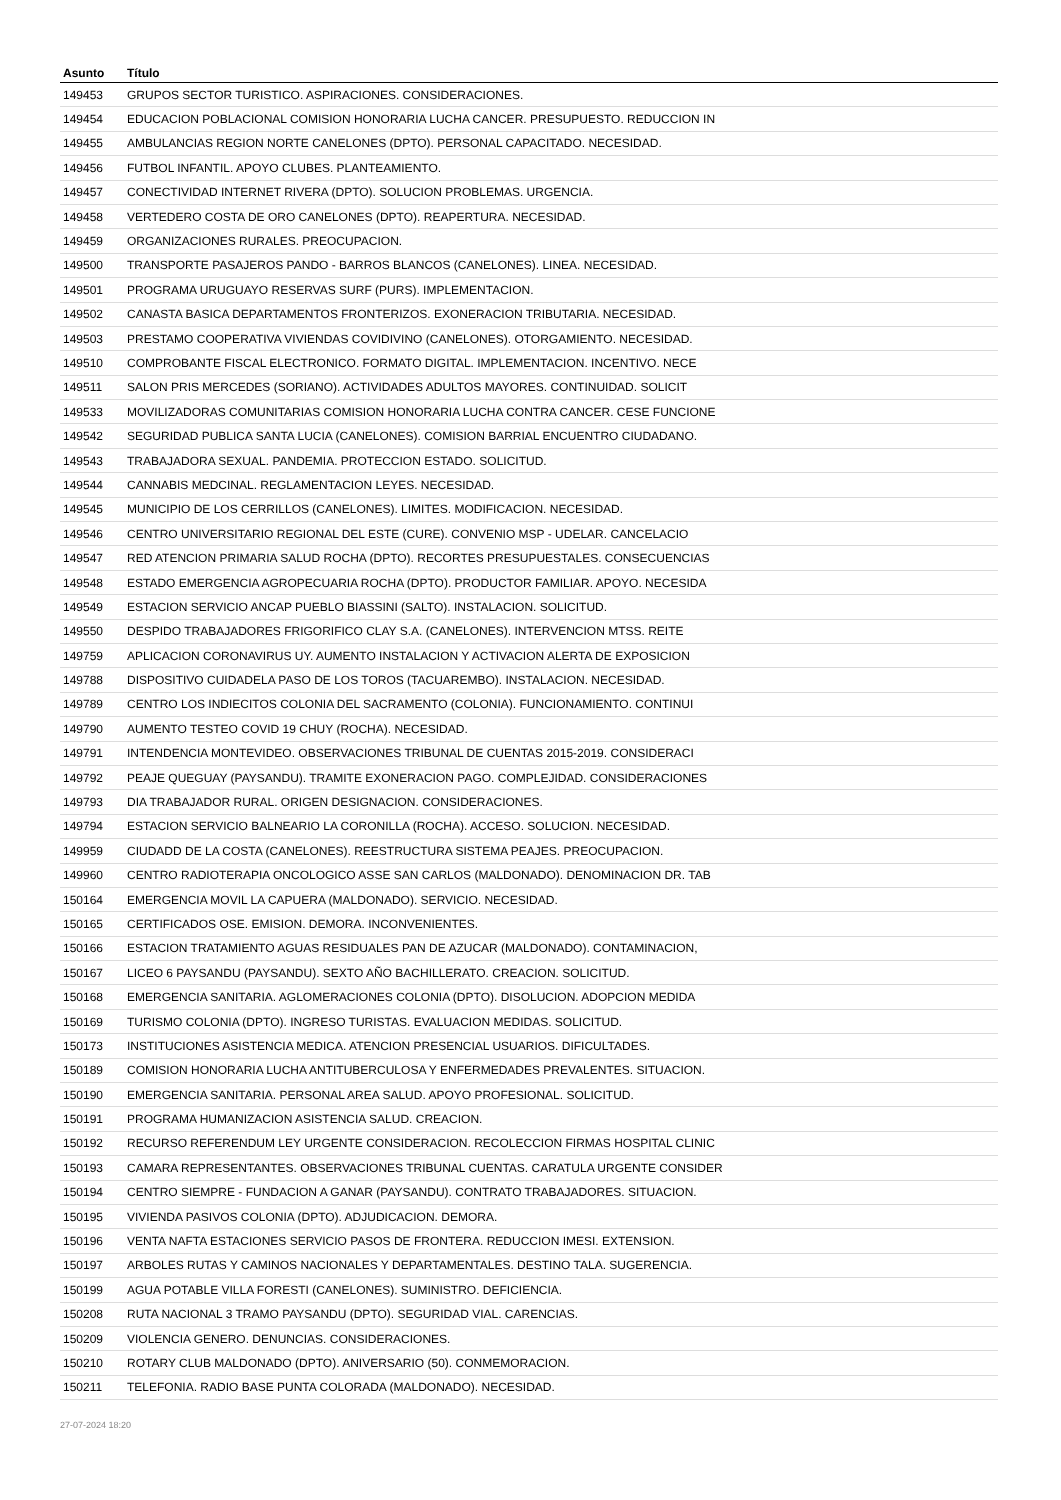| Asunto | Título |
| --- | --- |
| 149453 | GRUPOS SECTOR TURISTICO. ASPIRACIONES. CONSIDERACIONES. |
| 149454 | EDUCACION POBLACIONAL COMISION HONORARIA LUCHA CANCER. PRESUPUESTO. REDUCCION IN |
| 149455 | AMBULANCIAS REGION NORTE CANELONES (DPTO). PERSONAL CAPACITADO. NECESIDAD. |
| 149456 | FUTBOL INFANTIL. APOYO CLUBES. PLANTEAMIENTO. |
| 149457 | CONECTIVIDAD INTERNET RIVERA (DPTO). SOLUCION PROBLEMAS. URGENCIA. |
| 149458 | VERTEDERO COSTA DE ORO CANELONES (DPTO). REAPERTURA. NECESIDAD. |
| 149459 | ORGANIZACIONES RURALES. PREOCUPACION. |
| 149500 | TRANSPORTE PASAJEROS PANDO - BARROS BLANCOS (CANELONES). LINEA. NECESIDAD. |
| 149501 | PROGRAMA URUGUAYO RESERVAS SURF (PURS). IMPLEMENTACION. |
| 149502 | CANASTA BASICA DEPARTAMENTOS FRONTERIZOS. EXONERACION TRIBUTARIA. NECESIDAD. |
| 149503 | PRESTAMO COOPERATIVA VIVIENDAS COVIDIVINO (CANELONES). OTORGAMIENTO. NECESIDAD. |
| 149510 | COMPROBANTE FISCAL ELECTRONICO. FORMATO DIGITAL. IMPLEMENTACION. INCENTIVO. NECE |
| 149511 | SALON PRIS MERCEDES (SORIANO). ACTIVIDADES ADULTOS MAYORES. CONTINUIDAD. SOLICIT |
| 149533 | MOVILIZADORAS COMUNITARIAS COMISION HONORARIA LUCHA CONTRA CANCER. CESE FUNCIONE |
| 149542 | SEGURIDAD PUBLICA SANTA LUCIA (CANELONES). COMISION BARRIAL ENCUENTRO CIUDADANO. |
| 149543 | TRABAJADORA SEXUAL. PANDEMIA. PROTECCION ESTADO. SOLICITUD. |
| 149544 | CANNABIS MEDCINAL. REGLAMENTACION LEYES. NECESIDAD. |
| 149545 | MUNICIPIO DE LOS CERRILLOS (CANELONES). LIMITES. MODIFICACION. NECESIDAD. |
| 149546 | CENTRO UNIVERSITARIO REGIONAL DEL ESTE (CURE). CONVENIO MSP - UDELAR. CANCELACIO |
| 149547 | RED ATENCION PRIMARIA SALUD ROCHA (DPTO). RECORTES PRESUPUESTALES. CONSECUENCIAS |
| 149548 | ESTADO EMERGENCIA AGROPECUARIA ROCHA (DPTO). PRODUCTOR FAMILIAR. APOYO. NECESIDA |
| 149549 | ESTACION SERVICIO ANCAP PUEBLO BIASSINI (SALTO). INSTALACION. SOLICITUD. |
| 149550 | DESPIDO TRABAJADORES FRIGORIFICO CLAY S.A. (CANELONES). INTERVENCION MTSS. REITE |
| 149759 | APLICACION CORONAVIRUS UY. AUMENTO INSTALACION Y ACTIVACION ALERTA DE EXPOSICION |
| 149788 | DISPOSITIVO CUIDADELA PASO DE LOS TOROS (TACUAREMBO). INSTALACION. NECESIDAD. |
| 149789 | CENTRO LOS INDIECITOS COLONIA DEL SACRAMENTO (COLONIA). FUNCIONAMIENTO. CONTINUI |
| 149790 | AUMENTO TESTEO COVID 19 CHUY (ROCHA). NECESIDAD. |
| 149791 | INTENDENCIA MONTEVIDEO. OBSERVACIONES TRIBUNAL DE CUENTAS 2015-2019. CONSIDERACI |
| 149792 | PEAJE QUEGUAY (PAYSANDU). TRAMITE EXONERACION PAGO. COMPLEJIDAD. CONSIDERACIONES |
| 149793 | DIA TRABAJADOR RURAL. ORIGEN DESIGNACION. CONSIDERACIONES. |
| 149794 | ESTACION SERVICIO BALNEARIO LA CORONILLA (ROCHA). ACCESO. SOLUCION. NECESIDAD. |
| 149959 | CIUDADD DE LA COSTA (CANELONES). REESTRUCTURA SISTEMA PEAJES. PREOCUPACION. |
| 149960 | CENTRO RADIOTERAPIA ONCOLOGICO ASSE SAN CARLOS (MALDONADO). DENOMINACION DR. TAB |
| 150164 | EMERGENCIA MOVIL LA CAPUERA (MALDONADO). SERVICIO. NECESIDAD. |
| 150165 | CERTIFICADOS OSE. EMISION. DEMORA. INCONVENIENTES. |
| 150166 | ESTACION TRATAMIENTO AGUAS RESIDUALES PAN DE AZUCAR (MALDONADO). CONTAMINACION, |
| 150167 | LICEO 6 PAYSANDU (PAYSANDU). SEXTO AÑO BACHILLERATO. CREACION. SOLICITUD. |
| 150168 | EMERGENCIA SANITARIA. AGLOMERACIONES COLONIA (DPTO). DISOLUCION. ADOPCION MEDIDA |
| 150169 | TURISMO COLONIA (DPTO). INGRESO TURISTAS. EVALUACION MEDIDAS. SOLICITUD. |
| 150173 | INSTITUCIONES ASISTENCIA MEDICA. ATENCION PRESENCIAL USUARIOS. DIFICULTADES. |
| 150189 | COMISION HONORARIA LUCHA ANTITUBERCULOSA Y ENFERMEDADES PREVALENTES. SITUACION. |
| 150190 | EMERGENCIA SANITARIA. PERSONAL AREA SALUD. APOYO PROFESIONAL. SOLICITUD. |
| 150191 | PROGRAMA HUMANIZACION ASISTENCIA SALUD. CREACION. |
| 150192 | RECURSO REFERENDUM LEY URGENTE CONSIDERACION. RECOLECCION FIRMAS HOSPITAL CLINIC |
| 150193 | CAMARA REPRESENTANTES. OBSERVACIONES TRIBUNAL CUENTAS. CARATULA URGENTE CONSIDER |
| 150194 | CENTRO SIEMPRE - FUNDACION A GANAR (PAYSANDU). CONTRATO TRABAJADORES. SITUACION. |
| 150195 | VIVIENDA PASIVOS COLONIA (DPTO). ADJUDICACION. DEMORA. |
| 150196 | VENTA NAFTA ESTACIONES SERVICIO PASOS DE FRONTERA. REDUCCION IMESI. EXTENSION. |
| 150197 | ARBOLES RUTAS Y CAMINOS NACIONALES Y DEPARTAMENTALES. DESTINO TALA. SUGERENCIA. |
| 150199 | AGUA POTABLE VILLA FORESTI (CANELONES). SUMINISTRO. DEFICIENCIA. |
| 150208 | RUTA NACIONAL 3 TRAMO PAYSANDU (DPTO). SEGURIDAD VIAL. CARENCIAS. |
| 150209 | VIOLENCIA GENERO. DENUNCIAS. CONSIDERACIONES. |
| 150210 | ROTARY CLUB MALDONADO (DPTO). ANIVERSARIO (50). CONMEMORACION. |
| 150211 | TELEFONIA. RADIO BASE PUNTA COLORADA (MALDONADO). NECESIDAD. |
27-07-2024 18:20